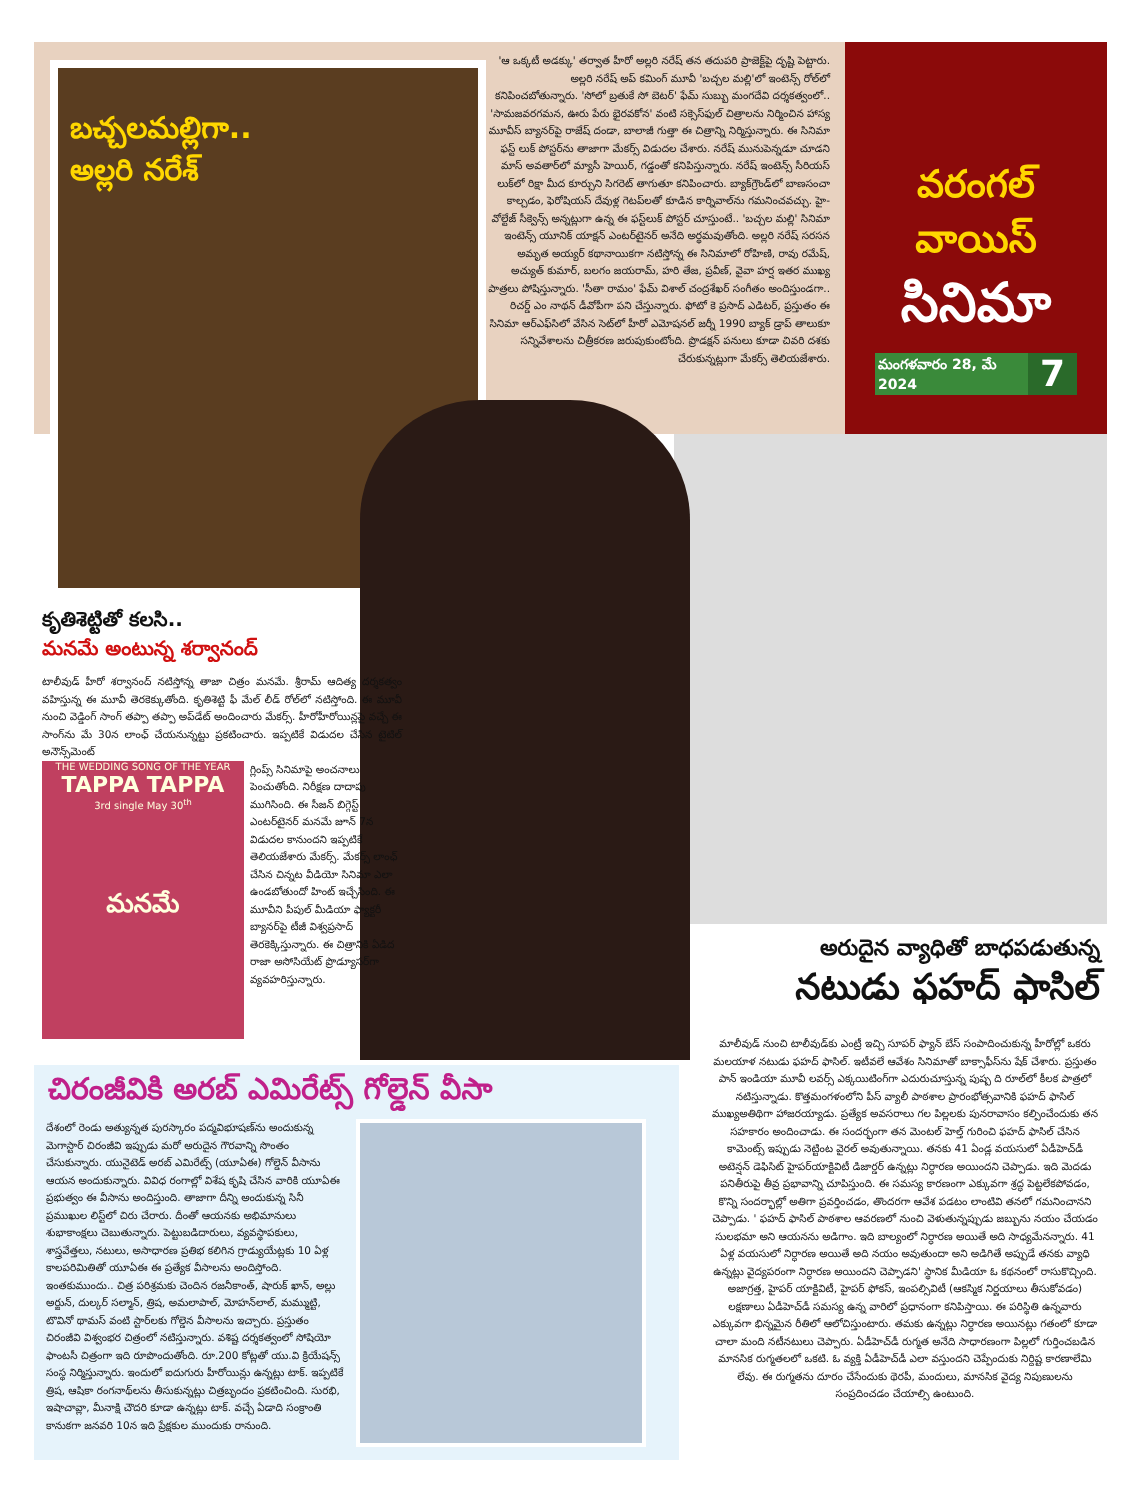బచ్చలమల్లిగా..
అల్లరి నరేశ్
'ఆ ఒక్కటీ అడక్కు' తర్వాత హీరో అల్లరి నరేష్ తన తదుపరి ప్రాజెక్ట్‌పై దృష్టి పెట్టారు. అల్లరి నరేష్ అప్ కమింగ్ మూవీ 'బచ్చల మల్లి'లో ఇంటెన్స్ రోల్‌లో కనిపించబోతున్నారు. 'సోలో బ్రతుకే సో బెటర్' ఫేమ్ సుబ్బు మంగదేవి దర్శకత్వంలో.. 'సామజవరగమన, ఊరు పేరు భైరవకోన' వంటి సక్సెస్‌ఫుల్ చిత్రాలను నిర్మించిన హాస్య మూవీస్ బ్యానర్‌పై రాజేష్ దండా, బాలాజీ గుత్తా ఈ చిత్రాన్ని నిర్మిస్తున్నారు. ఈ సినిమా ఫస్ట్ లుక్ పోస్టర్‌ను తాజాగా మేకర్స్ విడుదల చేశారు. నరేష్ మునుపెన్నడూ చూడని మాస్ అవతార్‌లో మ్యాసీ హెయిర్, గడ్డంతో కనిపిస్తున్నారు. నరేష్ ఇంటెన్స్ సీరియస్ లుక్‌లో రిక్షా మీద కూర్చుని సిగరెట్ తాగుతూ కనిపించారు. బ్యాక్‌గ్రౌండ్‌లో బాణసంచా కాల్చడం, ఫెరోషియస్ దేవుళ్ల గెటప్‌లతో కూడిన కార్నివాల్‌ను గమనించవచ్చు. హై-వోల్టేజ్ సీక్వెన్స్ అన్నట్లుగా ఉన్న ఈ ఫస్ట్‌లుక్ పోస్టర్ చూస్తుంటే.. 'బచ్చల మల్లి' సినిమా ఇంటెన్స్ యూనిక్ యాక్షన్ ఎంటర్‌టైనర్ అనేది అర్థమవుతోంది. అల్లరి నరేష్ సరసన అమృత అయ్యర్ కథానాయికగా నటిస్తోన్న ఈ సినిమాలో రోహిణి, రావు రమేష్, అచ్యుత్ కుమార్, బలగం జయరామ్, హరి తేజ, ప్రవీణ్, వైవా హర్ష ఇతర ముఖ్య పాత్రలు పోషిస్తున్నారు. 'సీతా రామం' ఫేమ్ విశాల్ చంద్రశేఖర్ సంగీతం అందిస్తుండగా.. రిచర్డ్ ఎం నాథన్ డీవోపీగా పని చేస్తున్నారు. ఫోటో కె ప్రసాద్ ఎడిటర్, ప్రస్తుతం ఈ సినిమా ఆర్‌ఎఫ్‌సిలో వేసిన సెట్‌లో హీరో ఎమోషనల్ జర్నీ 1990 బ్యాక్ డ్రాప్ తాలుకూ సన్నివేశాలను చిత్రీకరణ జరుపుకుంటోంది. ప్రొడక్షన్ పనులు కూడా చివరి దశకు చేరుకున్నట్లుగా మేకర్స్ తెలియజేశారు.
వరంగల్
వాయిస్
సినిమా
మంగళవారం 28, మే 2024
7
కృతిశెట్టితో కలసి..
మనమే అంటున్న శర్వానంద్
టాలీవుడ్ హీరో శర్వానంద్ నటిస్తోన్న తాజా చిత్రం మనమే. శ్రీరామ్ ఆదిత్య దర్శకత్వం వహిస్తున్న ఈ మూవీ తెరకెక్కుతోంది. కృతిశెట్టి ఫీ మేల్ లీడ్ రోల్‌లో నటిస్తోంది. ఈ మూవీ నుంచి వెడ్డింగ్ సాంగ్ తప్పా తప్పా అప్‌డేట్ అందించారు మేకర్స్. హీరోహీరోయిన్లపై వచ్చే ఈ సాంగ్‌ను మే 30న లాంఛ్ చేయనున్నట్టు ప్రకటించారు. ఇప్పటికే విడుదల చేసిన టైటిల్ అనౌన్స్‌మెంట్
THE WEDDING SONG OF THE YEAR
TAPPA TAPPA
3rd single May 30<sup>th</sup>
మనమే
గ్లింప్స్ సినిమాపై అంచనాలు పెంచుతోంది. నిరీక్షణ దాదాపు ముగిసింది. ఈ సీజన్ బిగ్గెస్ట్ ఎంటర్‌టైనర్ మనమే జూన్ 7న విడుదల కానుందని ఇప్పటికే తెలియజేశారు మేకర్స్. మేకర్స్ లాంఛ్ చేసిన చిన్నట వీడియో సినిమా ఎలా ఉండబోతుందో హింట్ ఇచ్చేసింది. ఈ మూవీని పీపుల్ మీడియా ఫ్యాక్టరీ బ్యానర్‌పై టీజీ విశ్వప్రసాద్ తెరకెక్కిస్తున్నారు. ఈ చిత్రానికి ఏడిద రాజా అసోసియేట్ ప్రొడ్యూసర్‌గా వ్యవహరిస్తున్నారు.
చిరంజీవికి అరబ్ ఎమిరేట్స్ గోల్డెన్ వీసా
దేశంలో రెండు అత్యున్నత పురస్కారం పద్మవిభూషణ్‌ను అందుకున్న మెగాస్టార్ చిరంజీవి ఇప్పుడు మరో అరుదైన గౌరవాన్ని సొంతం చేసుకున్నారు. యునైటెడ్ అరబ్ ఎమిరేట్స్ (యూఏఈ) గోల్డెన్ వీసాను ఆయన అందుకున్నారు. వివిధ రంగాల్లో విశేష కృషి చేసిన వారికి యూఏఈ ప్రభుత్వం ఈ వీసాను అందిస్తుంది. తాజాగా దీన్ని అందుకున్న సినీ ప్రముఖుల లిస్ట్‌లో చిరు చేరారు. దీంతో ఆయనకు అభిమానులు శుభాకాంక్షలు చెబుతున్నారు. పెట్టుబడిదారులు, వ్యవస్థాపకులు, శాస్త్రవేత్తలు, నటులు, అసాధారణ ప్రతిభ కలిగిన గ్రాడ్యుయేట్లకు 10 ఏళ్ల కాలపరిమితితో యూఏఈ ఈ ప్రత్యేక వీసాలను అందిస్తోంది. ఇంతకుముందు.. చిత్ర పరిశ్రమకు చెందిన రజనీకాంత్, షారుక్ ఖాన్, అల్లు అర్జున్, దుల్కర్ సల్మాన్, త్రిష, అమలాపాల్, మోహన్‌లాల్, మమ్ముట్టి, టొవినో థామస్ వంటి స్టార్‌లకు గోల్డెన వీసాలను ఇచ్చారు. ప్రస్తుతం చిరంజీవి విశ్వంభర చిత్రంలో నటిస్తున్నారు. వశిష్ట దర్శకత్వంలో సోషియో ఫాంటసీ చిత్రంగా ఇది రూపొందుతోంది. రూ.200 కోట్లతో యు.వి క్రియేషన్స్ సంస్థ నిర్మిస్తున్నారు. ఇందులో ఐదుగురు హీరోయిన్లు ఉన్నట్లు టాక్. ఇప్పటికే త్రిష, ఆషికా రంగనాథ్‌లను తీసుకున్నట్లు చిత్రబృందం ప్రకటించింది. సురభి, ఇషాచావ్లా, మీనాక్షి చౌదరి కూడా ఉన్నట్లు టాక్. వచ్చే ఏడాది సంక్రాంతి కానుకగా జనవరి 10న ఇది ప్రేక్షకుల ముందుకు రానుంది.
అరుదైన వ్యాధితో బాధపడుతున్న
నటుడు ఫహద్ ఫాసిల్
మాలీవుడ్ నుంచి టాలీవుడ్‌కు ఎంట్రీ ఇచ్చి సూపర్ ఫ్యాన్ బేస్ సంపాదించుకున్న హీరోల్లో ఒకరు మలయాళ నటుడు ఫహద్ ఫాసిల్. ఇటీవలే ఆవేశం సినిమాతో బాక్సాఫీస్‌ను షేక్ చేశారు. ప్రస్తుతం పాన్ ఇండియా మూవీ లవర్స్ ఎక్కయిటింగ్‌గా ఎదురుచూస్తున్న పుష్ప ది రూల్‌లో కీలక పాత్రలో నటిస్తున్నాడు. కొత్తమంగళంలోని పీస్ వ్యాలీ పాఠశాల ప్రారంభోత్సవానికి ఫహద్ ఫాసిల్ ముఖ్యఅతిథిగా హాజరయ్యాడు. ప్రత్యేక అవసరాలు గల పిల్లలకు పునరావాసం కల్పించేందుకు తన సహకారం అందించాడు. ఈ సందర్భంగా తన మెంటల్ హెల్త్ గురించి ఫహద్ ఫాసిల్ చేసిన కామెంట్స్ ఇప్పుడు నెట్టింట వైరల్ అవుతున్నాయి. తనకు 41 ఏండ్ల వయసులో ఏడీహెచ్‌డీ అటెన్షన్ డెఫిసిట్ హైపర్‌యాక్టివిటీ డిజార్డర్ ఉన్నట్లు నిర్ధారణ అయిందని చెప్పాడు. ఇది మెదడు పనితీరుపై తీవ్ర ప్రభావాన్ని చూపిస్తుంది. ఈ సమస్య కారణంగా ఎక్కువగా శ్రద్ధ పెట్టలేకపోవడం, కొన్ని సందర్భాల్లో అతిగా ప్రవర్తించడం, తొందరగా ఆవేశ పడటం లాంటివి తనలో గమనించానని చెప్పాడు. ' ఫహద్ ఫాసిల్ పాఠశాల ఆవరణలో నుంచి వెళుతున్నప్పుడు జబ్బును నయం చేయడం సులభమా అని ఆయనను అడిగాం. ఇది బాల్యంలో నిర్ధారణ అయితే అది సాధ్యమేనన్నారు. 41 ఏళ్ల వయసులో నిర్ధారణ అయితే అది నయం అవుతుందా అని అడిగితే అప్పుడే తనకు వ్యాధి ఉన్నట్లు వైద్యపరంగా నిర్ధారణ అయిందని చెప్పాడని' స్థానిక మీడియా ఓ కథనంలో రాసుకొచ్చింది. అజాగ్రత్త, హైపర్ యాక్టివిటీ, హైపర్ ఫోకస్, ఇంపల్సివిటీ (ఆకస్మిక నిర్ణయాలు తీసుకోవడం) లక్షణాలు ఏడీహెచ్‌డీ సమస్య ఉన్న వారిలో ప్రధానంగా కనిపిస్తాయి. ఈ పరిస్థితి ఉన్నవారు ఎక్కువగా భిన్నమైన రీతిలో ఆలోచిస్తుంటారు. తమకు ఉన్నట్లు నిర్ధారణ అయినట్లు గతంలో కూడా చాలా మంది నటీనటులు చెప్పారు. ఏడీహెచ్‌డీ రుగ్మత అనేది సాధారణంగా పిల్లలో గుర్తించబడిన మానసిక రుగ్మతలలో ఒకటి. ఓ వ్యక్తి ఏడీహెచ్‌డీ ఎలా వస్తుందని చెప్పేందుకు నిర్దిష్ట కారణాలేమి లేవు. ఈ రుగ్మతను దూరం చేసేందుకు థెరపీ, మందులు, మానసిక వైద్య నిపుణులను సంప్రదించడం చేయాల్సి ఉంటుంది.